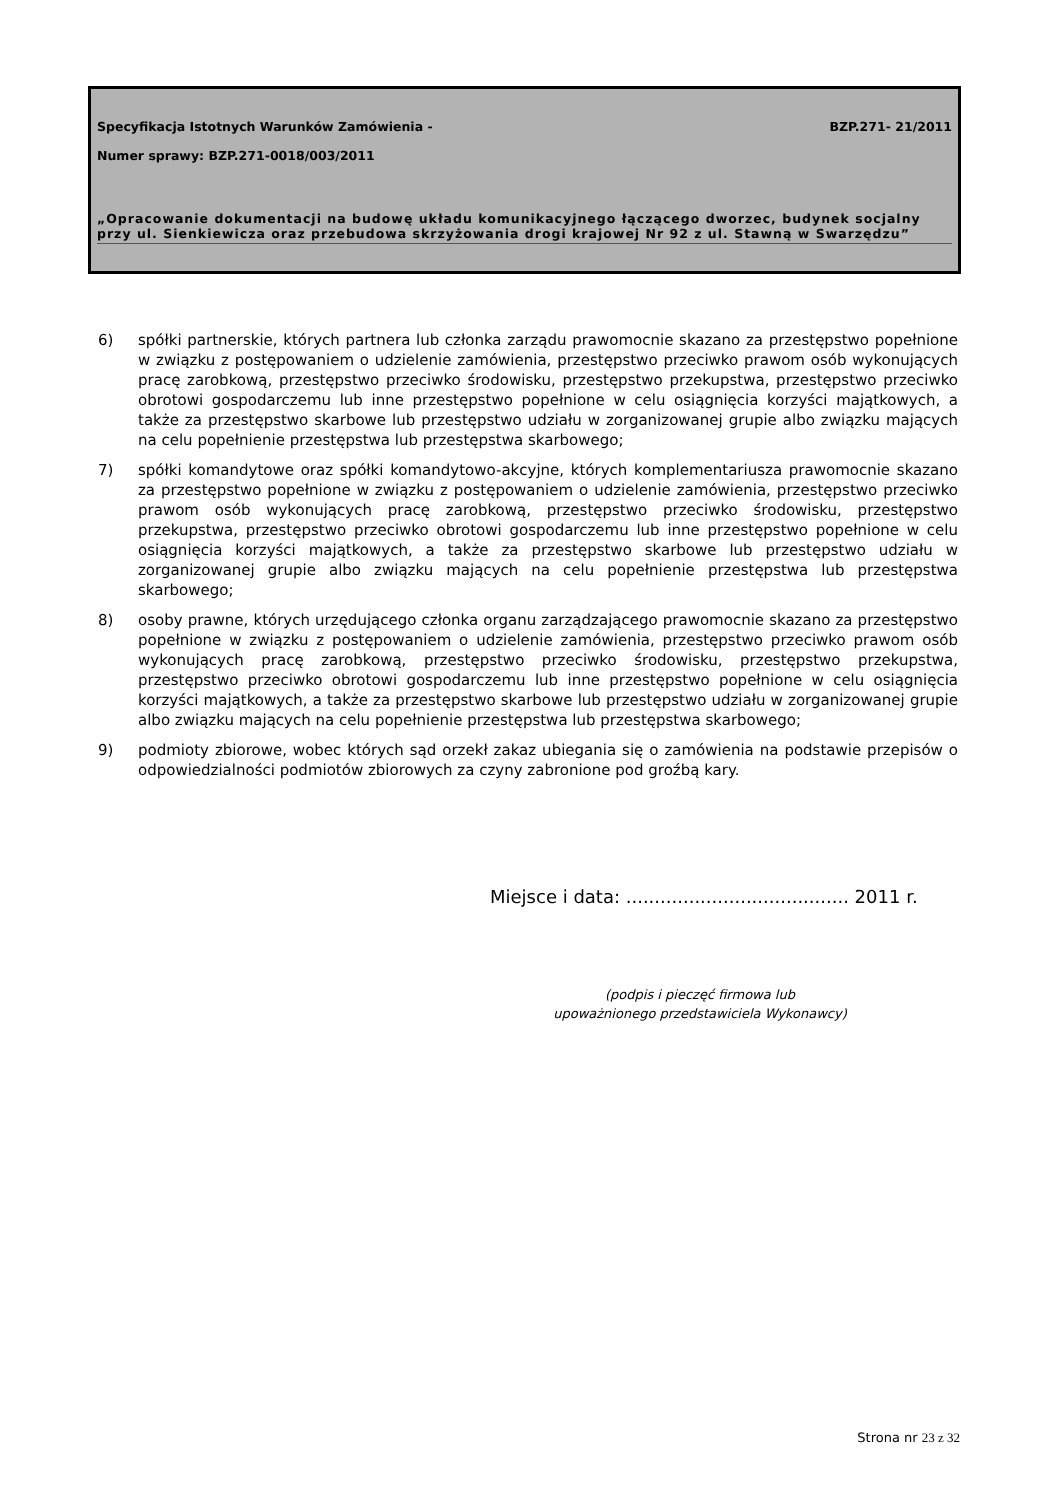Specyfikacja Istotnych Warunków Zamówienia - BZP.271- 21/2011
Numer sprawy: BZP.271-0018/003/2011
„Opracowanie dokumentacji na budowę układu komunikacyjnego łączącego dworzec, budynek socjalny przy ul. Sienkiewicza oraz przebudowa skrzyżowania drogi krajowej Nr 92 z ul. Stawną w Swarzędzu”
6) spółki partnerskie, których partnera lub członka zarządu prawomocnie skazano za przestępstwo popełnione w związku z postępowaniem o udzielenie zamówienia, przestępstwo przeciwko prawom osób wykonujących pracę zarobkową, przestępstwo przeciwko środowisku, przestępstwo przekupstwa, przestępstwo przeciwko obrotowi gospodarczemu lub inne przestępstwo popełnione w celu osiągnięcia korzyści majątkowych, a także za przestępstwo skarbowe lub przestępstwo udziału w zorganizowanej grupie albo związku mających na celu popełnienie przestępstwa lub przestępstwa skarbowego;
7) spółki komandytowe oraz spółki komandytowo-akcyjne, których komplementariusza prawomocnie skazano za przestępstwo popełnione w związku z postępowaniem o udzielenie zamówienia, przestępstwo przeciwko prawom osób wykonujących pracę zarobkową, przestępstwo przeciwko środowisku, przestępstwo przekupstwa, przestępstwo przeciwko obrotowi gospodarczemu lub inne przestępstwo popełnione w celu osiągnięcia korzyści majątkowych, a także za przestępstwo skarbowe lub przestępstwo udziału w zorganizowanej grupie albo związku mających na celu popełnienie przestępstwa lub przestępstwa skarbowego;
8) osoby prawne, których urzędującego członka organu zarządzającego prawomocnie skazano za przestępstwo popełnione w związku z postępowaniem o udzielenie zamówienia, przestępstwo przeciwko prawom osób wykonujących pracę zarobkową, przestępstwo przeciwko środowisku, przestępstwo przekupstwa, przestępstwo przeciwko obrotowi gospodarczemu lub inne przestępstwo popełnione w celu osiągnięcia korzyści majątkowych, a także za przestępstwo skarbowe lub przestępstwo udziału w zorganizowanej grupie albo związku mających na celu popełnienie przestępstwa lub przestępstwa skarbowego;
9) podmioty zbiorowe, wobec których sąd orzekł zakaz ubiegania się o zamówienia na podstawie przepisów o odpowiedzialności podmiotów zbiorowych za czyny zabronione pod groźbą kary.
Miejsce i data: ....................................... 2011 r.
(podpis i pieczęć firmowa lub
upoważnionego przedstawiciela Wykonawcy)
Strona nr 23 z 32